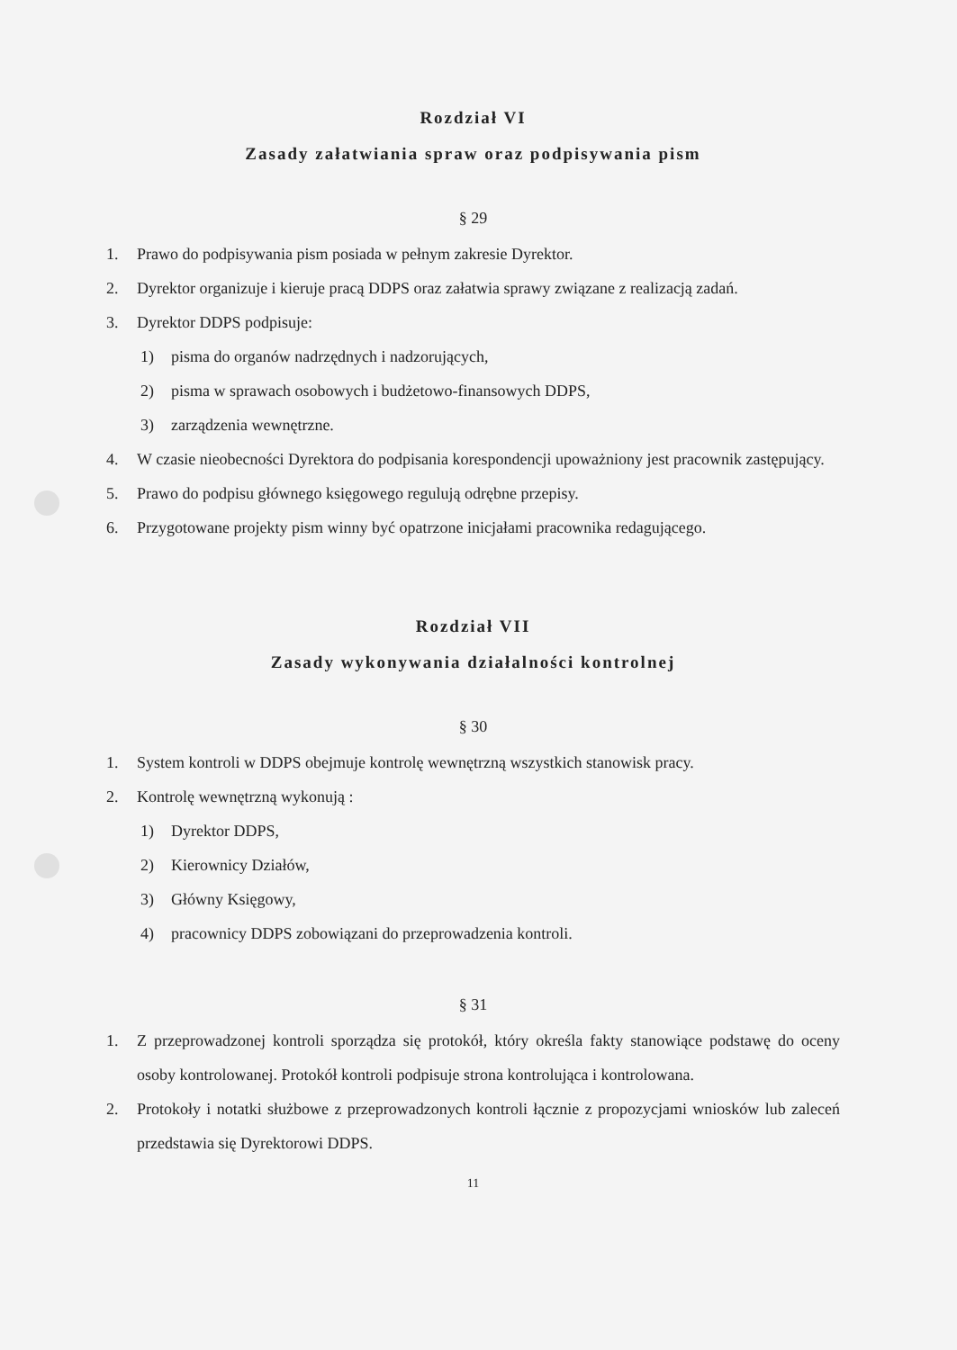Rozdział VI
Zasady załatwiania spraw oraz podpisywania pism
§ 29
1. Prawo do podpisywania pism posiada w pełnym zakresie Dyrektor.
2. Dyrektor organizuje i kieruje pracą DDPS oraz załatwia sprawy związane z realizacją zadań.
3. Dyrektor DDPS podpisuje:
1) pisma do organów nadrzędnych i nadzorujących,
2) pisma w sprawach osobowych i budżetowo-finansowych DDPS,
3) zarządzenia wewnętrzne.
4. W czasie nieobecności Dyrektora do podpisania korespondencji upoważniony jest pracownik zastępujący.
5. Prawo do podpisu głównego księgowego regulują odrębne przepisy.
6. Przygotowane projekty pism winny być opatrzone inicjałami pracownika redagującego.
Rozdział VII
Zasady wykonywania działalności kontrolnej
§ 30
1. System kontroli w DDPS obejmuje kontrolę wewnętrzną wszystkich stanowisk pracy.
2. Kontrolę wewnętrzną wykonują :
1) Dyrektor DDPS,
2) Kierownicy Działów,
3) Główny Księgowy,
4) pracownicy DDPS zobowiązani do przeprowadzenia kontroli.
§ 31
1. Z przeprowadzonej kontroli sporządza się protokół, który określa fakty stanowiące podstawę do oceny osoby kontrolowanej. Protokół kontroli podpisuje strona kontrolująca i kontrolowana.
2. Protokoły i notatki służbowe z przeprowadzonych kontroli łącznie z propozycjami wniosków lub zaleceń przedstawia się Dyrektorowi DDPS.
11